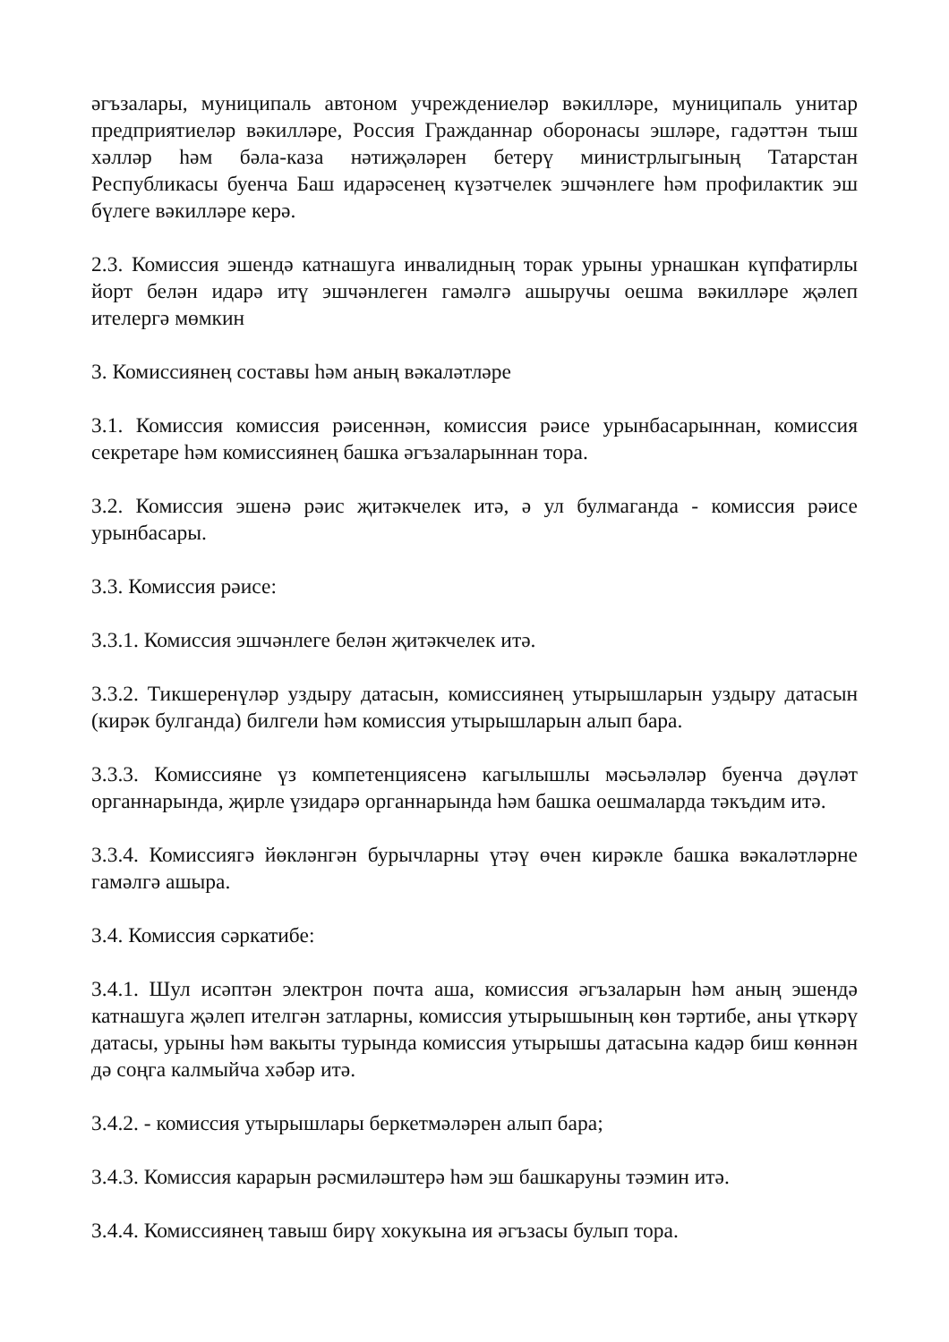әгъзалары, муниципаль автоном учреждениеләр вәкилләре, муниципаль унитар предприятиеләр вәкилләре, Россия Гражданнар оборонасы эшләре, гадәттән тыш хәлләр һәм бәла-каза нәтиҗәләрен бетерү министрлыгының Татарстан Республикасы буенча Баш идарәсенең күзәтчелек эшчәнлеге һәм профилактик эш бүлеге вәкилләре керә.
2.3. Комиссия эшендә катнашуга инвалидның торак урыны урнашкан күпфатирлы йорт белән идарә итү эшчәнлеген гамәлгә ашыручы оешма вәкилләре җәлеп ителергә мөмкин
3. Комиссиянең составы һәм аның вәкаләтләре
3.1. Комиссия комиссия рәисеннән, комиссия рәисе урынбасарыннан, комиссия секретаре һәм комиссиянең башка әгъзаларыннан тора.
3.2. Комиссия эшенә рәис җитәкчелек итә, ә ул булмаганда - комиссия рәисе урынбасары.
3.3. Комиссия рәисе:
3.3.1. Комиссия эшчәнлеге белән җитәкчелек итә.
3.3.2. Тикшеренүләр уздыру датасын, комиссиянең утырышларын уздыру датасын (кирәк булганда) билгели һәм комиссия утырышларын алып бара.
3.3.3. Комиссияне үз компетенциясенә кагылышлы мәсьәләләр буенча дәүләт органнарында, җирле үзидарә органнарында һәм башка оешмаларда тәкъдим итә.
3.3.4. Комиссиягә йөкләнгән бурычларны үтәү өчен кирәкле башка вәкаләтләрне гамәлгә ашыра.
3.4. Комиссия сәркатибе:
3.4.1. Шул исәптән электрон почта аша, комиссия әгъзаларын һәм аның эшендә катнашуга җәлеп ителгән затларны, комиссия утырышының көн тәртибе, аны үткәрү датасы, урыны һәм вакыты турында комиссия утырышы датасына кадәр биш көннән дә соңга калмыйча хәбәр итә.
3.4.2. - комиссия утырышлары беркетмәләрен алып бара;
3.4.3. Комиссия карарын рәсмиләштерә һәм эш башкаруны тәэмин итә.
3.4.4. Комиссиянең тавыш бирү хокукына ия әгъзасы булып тора.